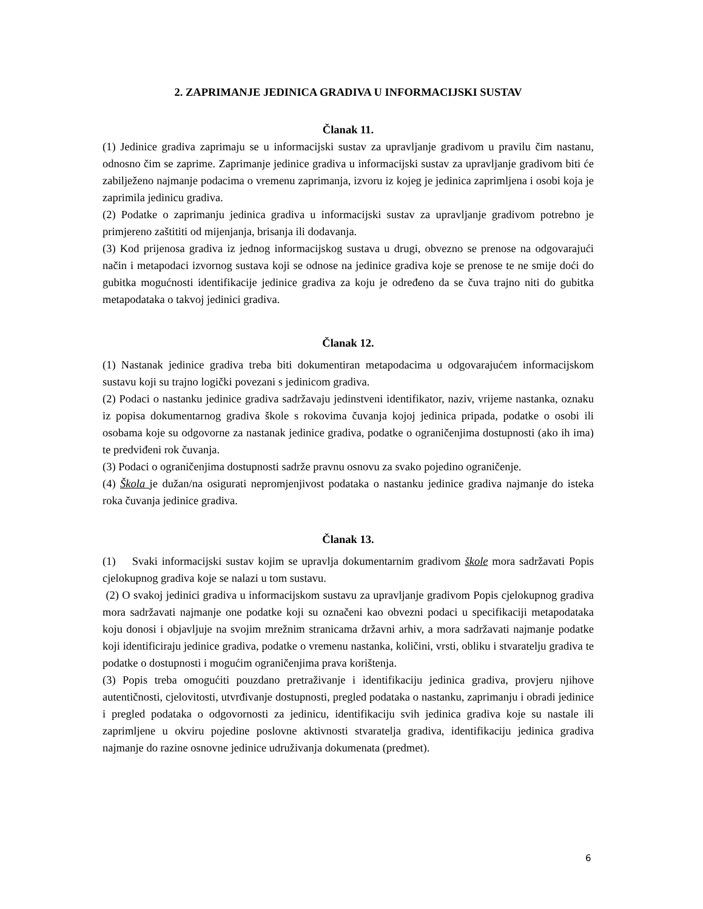2. ZAPRIMANJE JEDINICA GRADIVA U INFORMACIJSKI SUSTAV
Članak 11.
(1) Jedinice gradiva zaprimaju se u informacijski sustav za upravljanje gradivom u pravilu čim nastanu, odnosno čim se zaprime. Zaprimanje jedinice gradiva u informacijski sustav za upravljanje gradivom biti će zabilježeno najmanje podacima o vremenu zaprimanja, izvoru iz kojeg je jedinica zaprimljena i osobi koja je zaprimila jedinicu gradiva.
(2) Podatke o zaprimanju jedinica gradiva u informacijski sustav za upravljanje gradivom potrebno je primjereno zaštititi od mijenjanja, brisanja ili dodavanja.
(3) Kod prijenosa gradiva iz jednog informacijskog sustava u drugi, obvezno se prenose na odgovarajući način i metapodaci izvornog sustava koji se odnose na jedinice gradiva koje se prenose te ne smije doći do gubitka mogućnosti identifikacije jedinice gradiva za koju je određeno da se čuva trajno niti do gubitka metapodataka o takvoj jedinici gradiva.
Članak 12.
(1) Nastanak jedinice gradiva treba biti dokumentiran metapodacima u odgovarajućem informacijskom sustavu koji su trajno logički povezani s jedinicom gradiva.
(2) Podaci o nastanku jedinice gradiva sadržavaju jedinstveni identifikator, naziv, vrijeme nastanka, oznaku iz popisa dokumentarnog gradiva škole s rokovima čuvanja kojoj jedinica pripada, podatke o osobi ili osobama koje su odgovorne za nastanak jedinice gradiva, podatke o ograničenjima dostupnosti (ako ih ima) te predviđeni rok čuvanja.
(3) Podaci o ograničenjima dostupnosti sadrže pravnu osnovu za svako pojedino ograničenje.
(4) Škola je dužan/na osigurati nepromjenjivost podataka o nastanku jedinice gradiva najmanje do isteka roka čuvanja jedinice gradiva.
Članak 13.
(1) Svaki informacijski sustav kojim se upravlja dokumentarnim gradivom škole mora sadržavati Popis cjelokupnog gradiva koje se nalazi u tom sustavu.
(2) O svakoj jedinici gradiva u informacijskom sustavu za upravljanje gradivom Popis cjelokupnog gradiva mora sadržavati najmanje one podatke koji su označeni kao obvezni podaci u specifikaciji metapodataka koju donosi i objavljuje na svojim mrežnim stranicama državni arhiv, a mora sadržavati najmanje podatke koji identificiraju jedinice gradiva, podatke o vremenu nastanka, količini, vrsti, obliku i stvaratelju gradiva te podatke o dostupnosti i mogućim ograničenjima prava korištenja.
(3) Popis treba omogućiti pouzdano pretraživanje i identifikaciju jedinica gradiva, provjeru njihove autentičnosti, cjelovitosti, utvrđivanje dostupnosti, pregled podataka o nastanku, zaprimanju i obradi jedinice i pregled podataka o odgovornosti za jedinicu, identifikaciju svih jedinica gradiva koje su nastale ili zaprimljene u okviru pojedine poslovne aktivnosti stvaratelja gradiva, identifikaciju jedinica gradiva najmanje do razine osnovne jedinice udruživanja dokumenata (predmet).
6